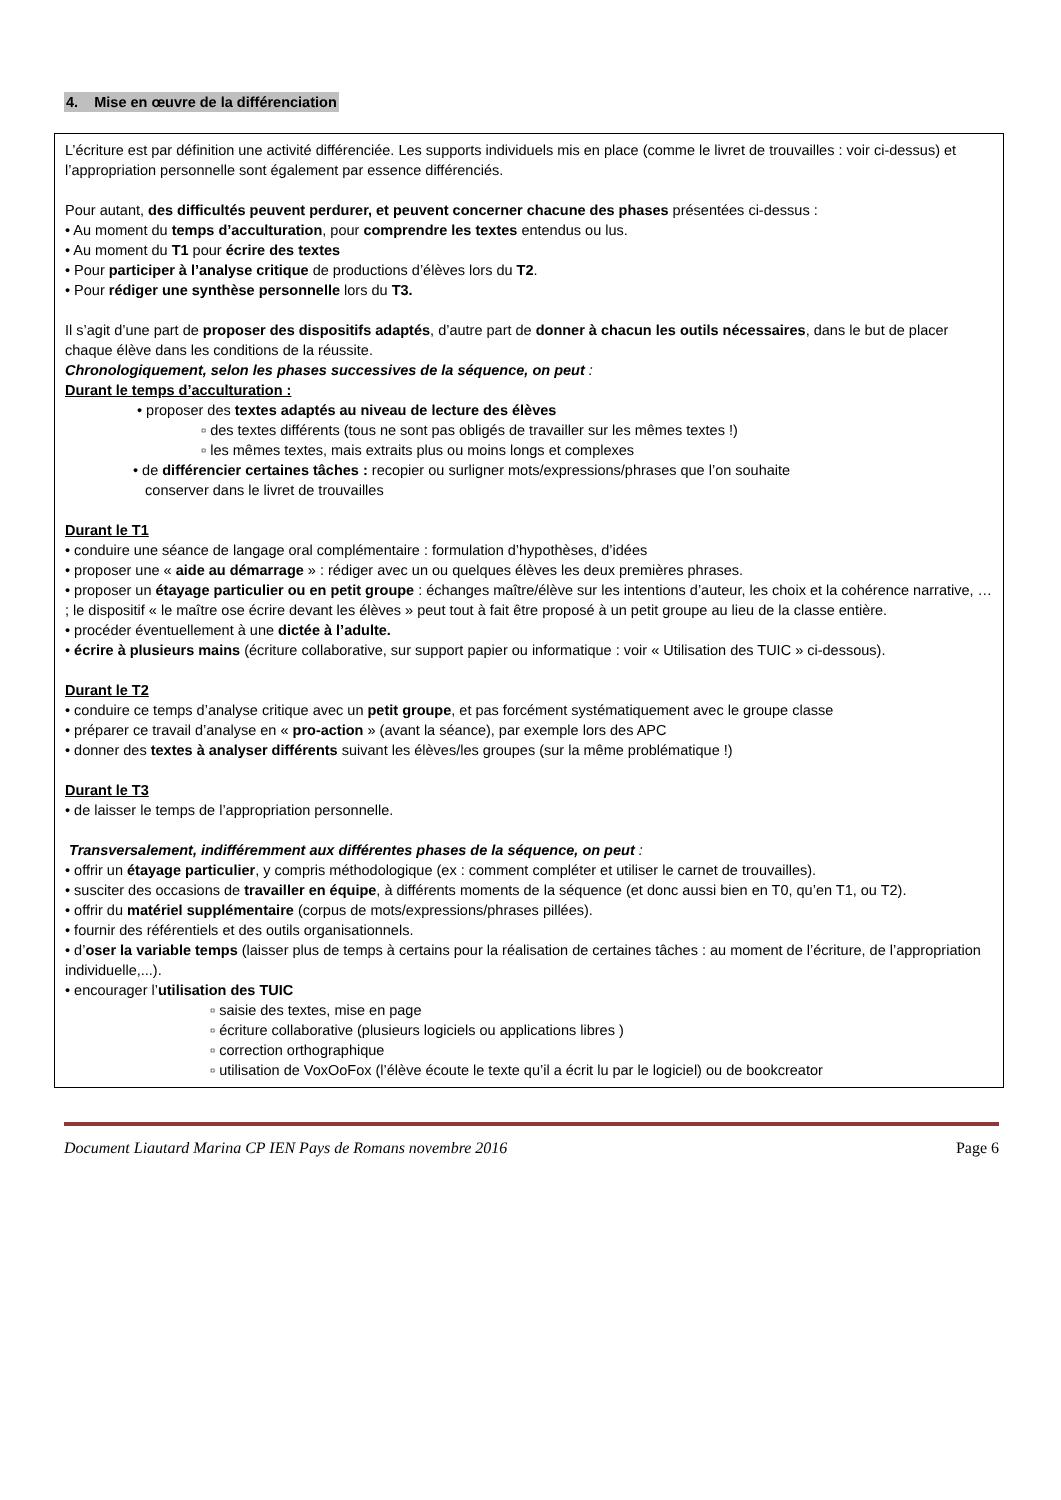4. Mise en œuvre de la différenciation
L’écriture est par définition une activité différenciée. Les supports individuels mis en place (comme le livret de trouvailles : voir ci-dessus) et l’appropriation personnelle sont également par essence différenciés.
Pour autant, des difficultés peuvent perdurer, et peuvent concerner chacune des phases présentées ci-dessus :
• Au moment du temps d’acculturation, pour comprendre les textes entendus ou lus.
• Au moment du T1 pour écrire des textes
• Pour participer à l’analyse critique de productions d’élèves lors du T2.
• Pour rédiger une synthèse personnelle lors du T3.
Il s’agit d’une part de proposer des dispositifs adaptés, d’autre part de donner à chacun les outils nécessaires, dans le but de placer chaque élève dans les conditions de la réussite.
Chronologiquement, selon les phases successives de la séquence, on peut :
Durant le temps d’acculturation :
• proposer des textes adaptés au niveau de lecture des élèves
▫ des textes différents (tous ne sont pas obligés de travailler sur les mêmes textes !)
▫ les mêmes textes, mais extraits plus ou moins longs et complexes
• de différencier certaines tâches : recopier ou surligner mots/expressions/phrases que l’on souhaite
conserver dans le livret de trouvailles
Durant le T1
• conduire une séance de langage oral complémentaire : formulation d’hypothèses, d’idées
• proposer une « aide au démarrage » : rédiger avec un ou quelques élèves les deux premières phrases.
• proposer un étayage particulier ou en petit groupe : échanges maître/élève sur les intentions d’auteur, les choix et la cohérence narrative, … ; le dispositif « le maître ose écrire devant les élèves » peut tout à fait être proposé à un petit groupe au lieu de la classe entière.
• procéder éventuellement à une dictée à l’adulte.
• écrire à plusieurs mains (écriture collaborative, sur support papier ou informatique : voir « Utilisation des TUIC » ci-dessous).
Durant le T2
• conduire ce temps d’analyse critique avec un petit groupe, et pas forcément systématiquement avec le groupe classe
• préparer ce travail d’analyse en « pro-action » (avant la séance), par exemple lors des APC
• donner des textes à analyser différents suivant les élèves/les groupes (sur la même problématique !)
Durant le T3
• de laisser le temps de l’appropriation personnelle.
Transversalement, indifféremment aux différentes phases de la séquence, on peut :
• offrir un étayage particulier, y compris méthodologique (ex : comment compléter et utiliser le carnet de trouvailles).
• susciter des occasions de travailler en équipe, à différents moments de la séquence (et donc aussi bien en T0, qu’en T1, ou T2).
• offrir du matériel supplémentaire (corpus de mots/expressions/phrases pillées).
• fournir des référentiels et des outils organisationnels.
• d’oser la variable temps (laisser plus de temps à certains pour la réalisation de certaines tâches : au moment de l’écriture, de l’appropriation individuelle,...).
• encourager l’utilisation des TUIC
▫ saisie des textes, mise en page
▫ écriture collaborative (plusieurs logiciels ou applications libres )
▫ correction orthographique
▫ utilisation de VoxOoFox (l’élève écoute le texte qu’il a écrit lu par le logiciel) ou de bookcreator
Document Liautard Marina CP IEN Pays de Romans novembre 2016 Page 6